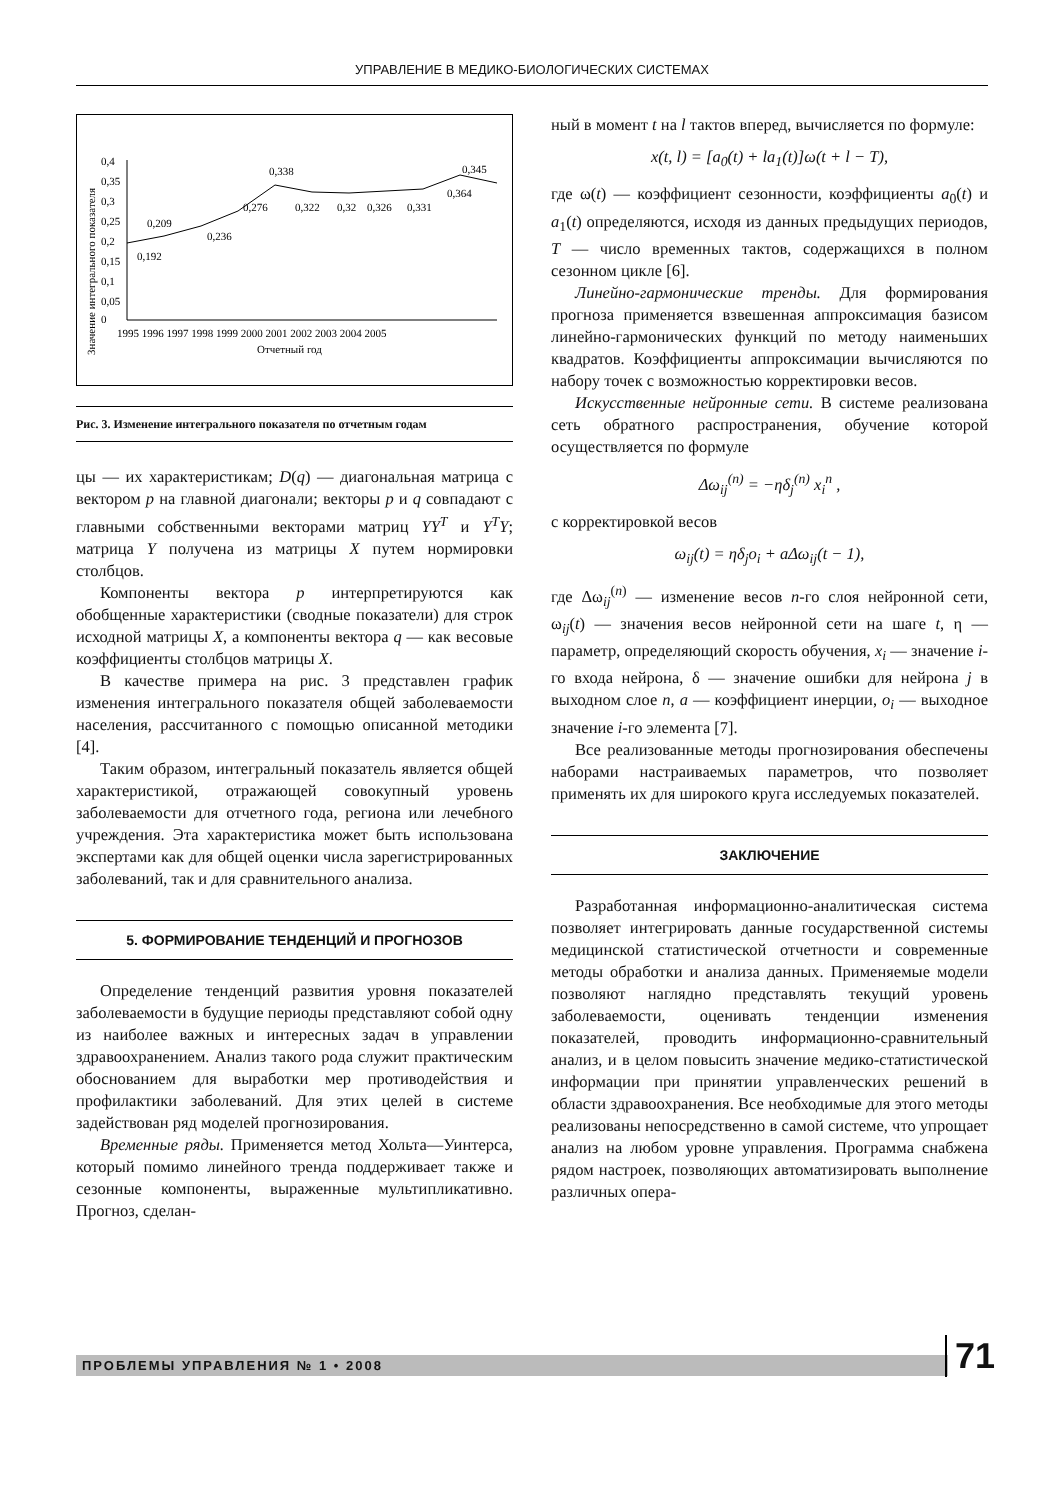УПРАВЛЕНИЕ В МЕДИКО-БИОЛОГИЧЕСКИХ СИСТЕМАХ
Значение интегрального показателя
0,4
0,35
0,3
0,25
0,2
0,15
0,1
0,05
0
0,192
0,209
0,236
0,276
0,338
0,322
0,32
0,326
0,331
0,364
0,345
1995 1996 1997 1998 1999 2000 2001 2002 2003 2004 2005
Отчетный год
Рис. 3. Изменение интегрального показателя по отчетным годам
цы — их характеристикам; D(q) — диагональная матрица с вектором p на главной диагонали; векторы p и q совпадают с главными собственными векторами матриц YY<sup>T</sup> и Y<sup>T</sup>Y; матрица Y получена из матрицы X путем нормировки столбцов.
Компоненты вектора p интерпретируются как обобщенные характеристики (сводные показатели) для строк исходной матрицы X, а компоненты вектора q — как весовые коэффициенты столбцов матрицы X.
В качестве примера на рис. 3 представлен график изменения интегрального показателя общей заболеваемости населения, рассчитанного с помощью описанной методики [4].
Таким образом, интегральный показатель является общей характеристикой, отражающей совокупный уровень заболеваемости для отчетного года, региона или лечебного учреждения. Эта характеристика может быть использована экспертами как для общей оценки числа зарегистрированных заболеваний, так и для сравнительного анализа.
5. ФОРМИРОВАНИЕ ТЕНДЕНЦИЙ И ПРОГНОЗОВ
Определение тенденций развития уровня показателей заболеваемости в будущие периоды представляют собой одну из наиболее важных и интересных задач в управлении здравоохранением. Анализ такого рода служит практическим обоснованием для выработки мер противодействия и профилактики заболеваний. Для этих целей в системе задействован ряд моделей прогнозирования.
Временные ряды. Применяется метод Хольта—Уинтерса, который помимо линейного тренда поддерживает также и сезонные компоненты, выраженные мультипликативно. Прогноз, сделан-
ный в момент t на l тактов вперед, вычисляется по формуле:
x(t, l) = [a<sub>0</sub>(t) + la<sub>1</sub>(t)]ω(t + l − T),
где ω(t) — коэффициент сезонности, коэффициенты a<sub>0</sub>(t) и a<sub>1</sub>(t) определяются, исходя из данных предыдущих периодов, T — число временных тактов, содержащихся в полном сезонном цикле [6].
Линейно-гармонические тренды. Для формирования прогноза применяется взвешенная аппроксимация базисом линейно-гармонических функций по методу наименьших квадратов. Коэффициенты аппроксимации вычисляются по набору точек с возможностью корректировки весов.
Искусственные нейронные сети. В системе реализована сеть обратного распространения, обучение которой осуществляется по формуле
Δω<sub>ij</sub><sup>(n)</sup> = −ηδ<sub>j</sub><sup>(n)</sup> x<sub>i</sub><sup>n</sup> ,
с корректировкой весов
ω<sub>ij</sub>(t) = ηδ<sub>j</sub>o<sub>i</sub> + aΔω<sub>ij</sub>(t − 1),
где Δω<sub>ij</sub><sup>(n)</sup> — изменение весов n-го слоя нейронной сети, ω<sub>ij</sub>(t) — значения весов нейронной сети на шаге t, η — параметр, определяющий скорость обучения, x<sub>i</sub> — значение i-го входа нейрона, δ — значение ошибки для нейрона j в выходном слое n, a — коэффициент инерции, o<sub>i</sub> — выходное значение i-го элемента [7].
Все реализованные методы прогнозирования обеспечены наборами настраиваемых параметров, что позволяет применять их для широкого круга исследуемых показателей.
ЗАКЛЮЧЕНИЕ
Разработанная информационно-аналитическая система позволяет интегрировать данные государственной системы медицинской статистической отчетности и современные методы обработки и анализа данных. Применяемые модели позволяют наглядно представлять текущий уровень заболеваемости, оценивать тенденции изменения показателей, проводить информационно-сравнительный анализ, и в целом повысить значение медико-статистической информации при принятии управленческих решений в области здравоохранения. Все необходимые для этого методы реализованы непосредственно в самой системе, что упрощает анализ на любом уровне управления. Программа снабжена рядом настроек, позволяющих автоматизировать выполнение различных опера-
ПРОБЛЕМЫ УПРАВЛЕНИЯ № 1 • 2008 71